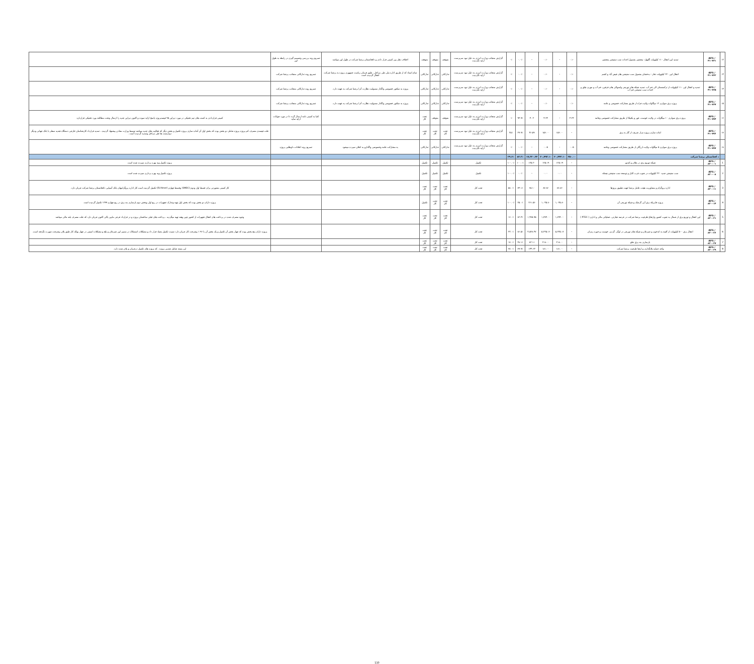| ۱۲ | AFG /۴۱۰۷۶۱ | تمدید لین انتقال ۱۱۰ کیلوولت گلبهار- پنجشیر بشمول احداث سب ستیشن پنجشیر | ۰.۱۰ | - | ۰.۱۰ | - | ۰.۰٪ | ۰٪ | گزارش منجانب وزارت انرژی به دلیل نبود سرپرست ارایه نگردیده | متوقف | متوقف | متوقف | اختلاف نظر بین کمپنی قرار دادی و دافغانستان برشنا شرکت در طول لین میباشد | تسریع روند بررسی وتصمیم گیری در رابطه به طول لین | |
| ۱۳ | AFG /۴۱۰۷۶۲ | انتقال لین ۲۲۰ کیلوولت تخار - بدخشان بشمول سب ستیشن های فیض آباد و کشم | ۰.۱۰ | - | ۰.۱۰ | - | ۰.۰٪ | ۰٪ | گزارش منجانب وزارت انرژی به دلیل نبود سرپرست ارایه نگردیده | تدارکاتی | تدارکاتی | تدارکاتی | تمام اسناد که از طریق اداره ملی طی مراحل ، طبق فرمان ریاست جمهوری پروژه به برشنا شرکت انتقال گردیده است | تسریع روند تدارکاتی منجانب برشنا شرکت | |
| ۱۴ | AFG /۴۱۰۷۶۵ | تمدید و انتقال لین ۱۱۰ کیلوولت از ترکمنستان الی خم آب، تمدید شبکه های توزیعی ولسوالی های قرقین، خم آب و موری چلق و احداث سب ستیشن خم آب | ۰.۱۰ | - | ۰.۱۰ | - | ۰.۰٪ | ۰٪ | گزارش منجانب وزارت انرژی به دلیل نبود سرپرست ارایه نگردیده | تدارکاتی | تدارکاتی | تدارکاتی | پروژه به سکتور خصوصی واگذار مسولیت نظارت آنرا برشنا شرکت به عهده دارد. | تسریع روند تدارکاتی منجانب برشنا شرکت | |
| ۱۵ | AFG /۴۱۰۷۶۷ | پروژه برق سولری ۱۲ میگاوات ولایت فراه از طریق مشارکت خصوصی و عامه | ۰.۱۰ | - | ۰.۱۰ | - | ۰.۰٪ | ۰٪ | گزارش منجانب وزارت انرژی به دلیل نبود سرپرست ارایه نگردیده | تدارکاتی | تدارکاتی | تدارکاتی | پروژه به سکتور خصوصی واگذار مسولیت نظارت آنرا برشنا شرکت به عهده دارد. | تسریع روند تدارکاتی منجانب برشنا شرکت | |
| ۱۶ | AFG /۴۱۰۷۷۴ | پروژه برق سولری ۱۰ میگاوات در ولایت خوست، غور و پکتیکا از طریق مشارکت خصوصی وعامه | ۴.۲۳ | - | ۴.۲۳ | ۴.۰۲ | ۹۴.۹٪ | ۰٪ | گزارش منجانب وزارت انرژی به دلیل نبود سرپرست ارایه نگردیده | متوقف | متوقف | تحت کار | | کتبا به کمپنی نامه ارسال گردد تا در مورد جوابات ارایه نماید | کمپنی قراردادی به کمنت های تیم تخنیکی در مورد دیزاین ۹۵ فیصدپروژه پاسخ ارایه نموده و اکنون دیزاین جدید را ارسال وتحت مطالعه بورد تخنیکی قرارداره |
| ۱۷ | AFG /۴۱۰۷۷۶ | اماده سازی پروژه مزار شریف از گاز به برق | - | ۱۵۶.۰۰ | ۱۵۶.۰۰ | ۴۶.۵۹ | ۲۹.۹٪ | ۲۵٪ | گزارش منجانب وزارت انرژی به دلیل نبود سرپرست ارایه نگردیده | تحت کار | تحت کار | تحت کار | | | علت فیصدی مصرف کم پروژه پروژه شامل دو بخش بوده که بخش اول آن آماده سازی پروژه تکمیل و بخش دیگر که فعالیت های جدید میباشد توسط وزارت معادن پیشنهاد گردیده ، تمدید قرارداد کارشناسان خارجی دستگاه تجدید سفلر با بانک جهانی ودیگر دیپارتمنت ها طی مراحل وتمدید گردیده است . |
| ۱۸ | AFG /۴۱۰۷۷۷ | پروژه برق سولری ۵ میگاوات ولایت ارزگان از طریق مشارکت خصوصی وعامه | ۰.۰۵ | - | ۰.۰۵ | - | ۰.۰٪ | ۰٪ | گزارش منجانب وزارت انرژی به دلیل نبود سرپرست ارایه نگردیده | تدارکاتی | تدارکاتی | تدارکاتی | به مشارکت عامه وخصوصی واگذارو به اعلان سپرده میشود | تسریع روند اعلانات داوطلبی پروژه | |
| | د افغانستان برشنا شرکت | | ۳۵۰.۰۰ | ۲۰,۴۴۳.۱۰ | ۲۰,۷۹۳.۱۰ | ۱۷,۳۲۰.۶۴ | ۸۳.۳٪ | ۲۹.۶٪ | | | | | | | |
| 1 | AFG /۸۳۰۰۰۱ | شبکه توزیع برق در بغلان و کندوز | - | ۱۲۵.۱۹ | ۱۲۵.۱۹ | ۱۲۵.۲۰ | ۱۰۰.۰٪ | ۱۰۰.۰٪ | تکمیل | تکمیل | تکمیل | تکمیل | | | پروژه تکمیل وبه بهره برداری سپرده شده است |
| 2 | AFG /۸۳۰۰۰۸ | سب ستیشن جدید ۲۲۰ کیلوولت در جنوب غرب کابل و توسعه سب ستیشن چمتله | - | ۰.۰۰ | ۰.۰۰ | - | ۰.۰٪ | ۱۰۰.۰٪ | تکمیل | تکمیل | تکمیل | تکمیل | | | پروژه تکمیل وبه بهره برداری سپرده شده است |
| 3 | AFG /۸۳۰۰۱۱ | اداره پروگرام و مشاوریت هیئت عامل برشنا جهت تطبیق پروژها | - | ۸۷.۸۶ | ۸۷.۸۶ | ۶۵.۱۰ | ۷۴.۱٪ | ۵۸.۰٪ | تحت کار | تحت کار | تحت کار | تحت کار | | | کار کمپنی مشورتی برای قسط اول ودوم (SMEC) وقسط چهارم (Fichtner) تکمیل گردیده است کار اداره پروگرامهای بانک آسیایی دافغانستان برشنا شرکت جریان دارد. |
| 4 | AFG /۸۳۰۰۱۴ | پروژه فابریکه برق آبی گرشک و شبکه توزیعی آن | - | ۱,۰۴۵.۸۰ | ۱,۰۴۵.۸۰ | ۲۶۱.۵۶ | ۲۵.۰٪ | ۱۰۰.۰٪ | تحت کار | تحت کار | تحت کار | تکمیل | | | پروژه دارای دو بخش بوده که بخش اول تهیه وتدارک تجهیزات در ربع اول وبخش دوم بازسازی بند برق در ربع چهارم ۱۳۹۹ تکمیل گردیده است |
| 5 | AFG /۸۳۰۰۲۱ | لین انتقال و توزیع برق از شمال به جنوب کشور وارتقاع ظرفیت برشنا شرکت در عرصه تجارتی، عملیاتی مالی و اداری ( PTEC ) | - | ۱,۷۹۴.۰۰ | ۱,۷۹۴.۰۰ | ۱,۴۷۵.۹۵ | ۸۲.۳٪ | ۱۶.۰٪ | تحت کار | تحت کار | تحت کار | تحت کار | | | وجوه مصرف شده در پرداخت های انتقال تجهیزات از کشور چین وهند تهیه میگردید ، پرداخت های قبلی ساختمان پروژه و در قرارداد فرعی مابین پاکی اکنون جریان دارد که علت مصرف بلند مالی میباشد |
| 6 | AFG /۸۳۰۰۲۶ | انتقال برق ۵۰۰ کیلوولت از آقینه به اندخوی و شبرغان و شبکه های توزیعی در لوگر، گردیز، خوست و حوزه زمزان | - | ۵,۲۳۵.۱۶ | ۵,۲۳۵.۱۶ | ۴,۵۲۸.۴۷ | ۸۶.۵٪ | ۲۳.۰٪ | تحت کار | تحت کار | تحت کار | تحت کار | | | پروژه دارای پنج بخش بوده که چهار بخش آن تکمیل و یک بخش آن با ۹۶ ٪ پیشرفت کار جریان دارد نسبت تکمیل معیاد قرار داد و مشکلات استملاک در مسیر لین شبرغان و بلخ و مشکلات امنیتی در چهار بولک کار طبق پلان پیشرفت صورت نگرفته است. |
| 7 | AFG /۸۳۰۰۲۷ | بازسازی بند برق نغلو | - | ۲۱۸.۰۰ | ۲۱۸.۰۰ | ۸۳.۱۱ | ۳۸.۱٪ | ۱۷.۰٪ | تحت کار | تحت کار | تحت کار | تحت کار | | | |
| 8 | AFG /۸۳۰۰۲۹ | واحد حمایه پلانگذاری و ارتقا ظرفیت برشنا شرکت | - | ۱۸۱.۰۰ | ۱۸۱.۰۰ | ۱۴۴.۶۴ | ۷۹.۹٪ | ۷۷.۰٪ | تحت کار | تحت کار | تحت کار | تحت کار | | | این بسته شامل چندین پروژه ، که پروژه های تکمیل درجریان و پلان شده دارد. |
110